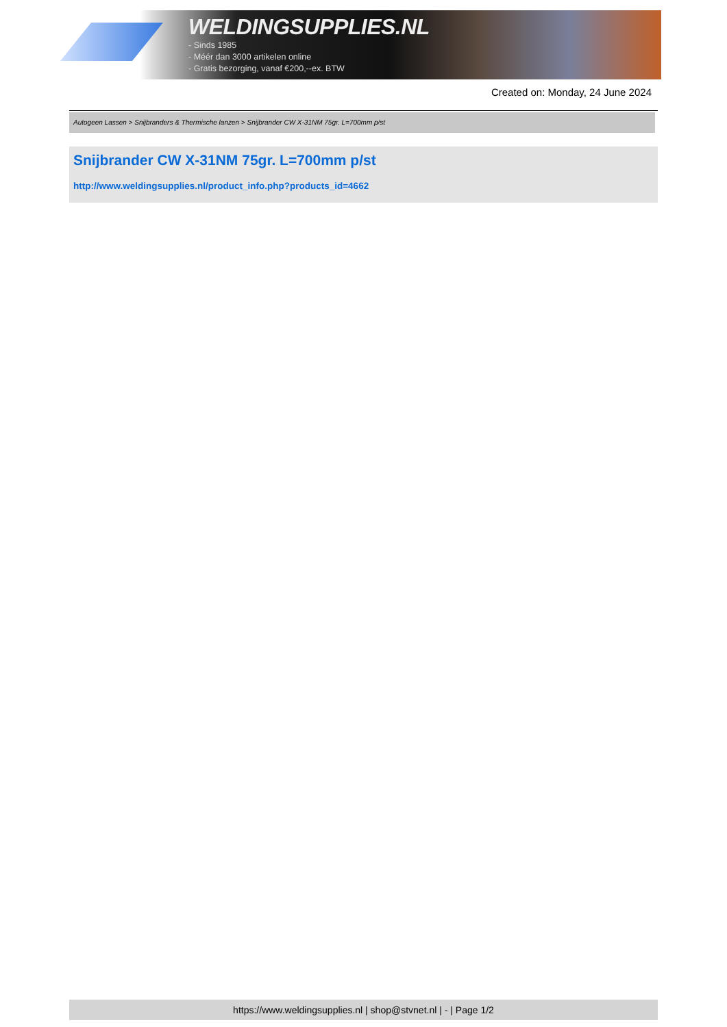WELDINGSUPPLIES.NL
- Sinds 1985
- Méér dan 3000 artikelen online
- Gratis bezorging, vanaf €200,--ex. BTW
Created on: Monday, 24 June 2024
Autogeen Lassen > Snijbranders & Thermische lanzen > Snijbrander CW X-31NM 75gr. L=700mm p/st
Snijbrander CW X-31NM 75gr. L=700mm p/st
http://www.weldingsupplies.nl/product_info.php?products_id=4662
https://www.weldingsupplies.nl | shop@stvnet.nl | - | Page 1/2